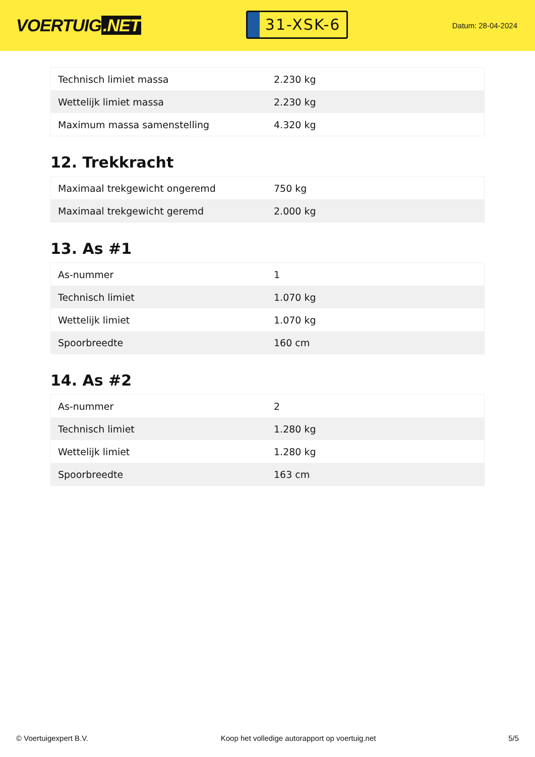VOERTUIG.NET
31-XSK-6
Datum: 28-04-2024
| Technisch limiet massa | 2.230 kg |
| Wettelijk limiet massa | 2.230 kg |
| Maximum massa samenstelling | 4.320 kg |
12. Trekkracht
| Maximaal trekgewicht ongeremd | 750 kg |
| Maximaal trekgewicht geremd | 2.000 kg |
13. As #1
| As-nummer | 1 |
| Technisch limiet | 1.070 kg |
| Wettelijk limiet | 1.070 kg |
| Spoorbreedte | 160 cm |
14. As #2
| As-nummer | 2 |
| Technisch limiet | 1.280 kg |
| Wettelijk limiet | 1.280 kg |
| Spoorbreedte | 163 cm |
© Voertuigexpert B.V. Koop het volledige autorapport op voertuig.net 5/5